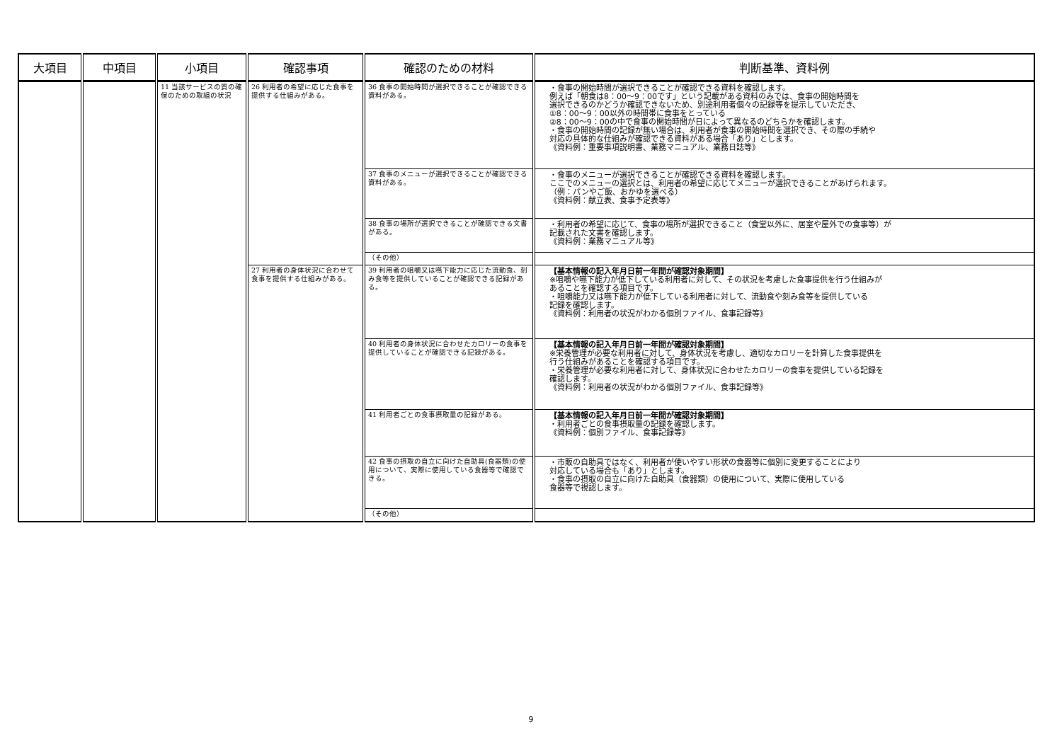| 大項目 | 中項目 | 小項目 | 確認事項 | 確認のための材料 | 判断基準、資料例 |
| --- | --- | --- | --- | --- | --- |
| | | 11 当該サービスの質の確保のための取組の状況 | 26 利用者の希望に応じた食事を提供する仕組みがある。 | 36 食事の開始時間が選択できることが確認できる資料がある。 | ・食事の開始時間が選択できることが確認できる資料を確認します。 例えば「朝食は8：00〜9：00です」という記載がある資料のみでは、食事の開始時間を 選択できるのかどうか確認できないため、別途利用者個々の記録等を提示していただき、 ①8：00〜9：00以外の時間帯に食事をとっている ②8：00〜9：00の中で食事の開始時間が日によって異なるのどちらかを確認します。 ・食事の開始時間の記録が無い場合は、利用者が食事の開始時間を選択でき、その際の手続や 対応の具体的な仕組みが確認できる資料がある場合「あり」とします。 《資料例：重要事項説明書、業務マニュアル、業務日誌等》 |
| | | | | 37 食事のメニューが選択できることが確認できる資料がある。 | ・食事のメニューが選択できることが確認できる資料を確認します。 ここでのメニューの選択とは、利用者の希望に応じてメニューが選択できることがあげられます。 （例：パンやご飯、おかゆを選べる） 《資料例：献立表、食事予定表等》 |
| | | | | 38 食事の場所が選択できることが確認できる文書がある。 | ・利用者の希望に応じて、食事の場所が選択できること（食堂以外に、居室や屋外での食事等）が 記載された文書を確認します。 《資料例：業務マニュアル等》 |
| | | | | （その他） | |
| | | | 27 利用者の身体状況に合わせて食事を提供する仕組みがある。 | 39 利用者の咀嚼又は嚥下能力に応じた流動食、刻み食等を提供していることが確認できる記録がある。 | 【基本情報の記入年月日前一年間が確認対象期間】 ※咀嚼や嚥下能力が低下している利用者に対して、その状況を考慮した食事提供を行う仕組みが あることを確認する項目です。 ・咀嚼能力又は嚥下能力が低下している利用者に対して、流動食や刻み食等を提供している 記録を確認します。 《資料例：利用者の状況がわかる個別ファイル、食事記録等》 |
| | | | | 40 利用者の身体状況に合わせたカロリーの食事を提供していることが確認できる記録がある。 | 【基本情報の記入年月日前一年間が確認対象期間】 ※栄養管理が必要な利用者に対して、身体状況を考慮し、適切なカロリーを計算した食事提供を 行う仕組みがあることを確認する項目です。 ・栄養管理が必要な利用者に対して、身体状況に合わせたカロリーの食事を提供している記録を 確認します。 《資料例：利用者の状況がわかる個別ファイル、食事記録等》 |
| | | | | 41 利用者ごとの食事摂取量の記録がある。 | 【基本情報の記入年月日前一年間が確認対象期間】 ・利用者ごとの食事摂取量の記録を確認します。 《資料例：個別ファイル、食事記録等》 |
| | | | | 42 食事の摂取の自立に向けた自助具(食器類)の使用について、実際に使用している食器等で確認できる。 | ・市販の自助具ではなく、利用者が使いやすい形状の食器等に個別に変更することにより 対応している場合も「あり」とします。 ・食事の摂取の自立に向けた自助具（食器類）の使用について、実際に使用している 食器等で視認します。 |
| | | | | （その他） | |
9